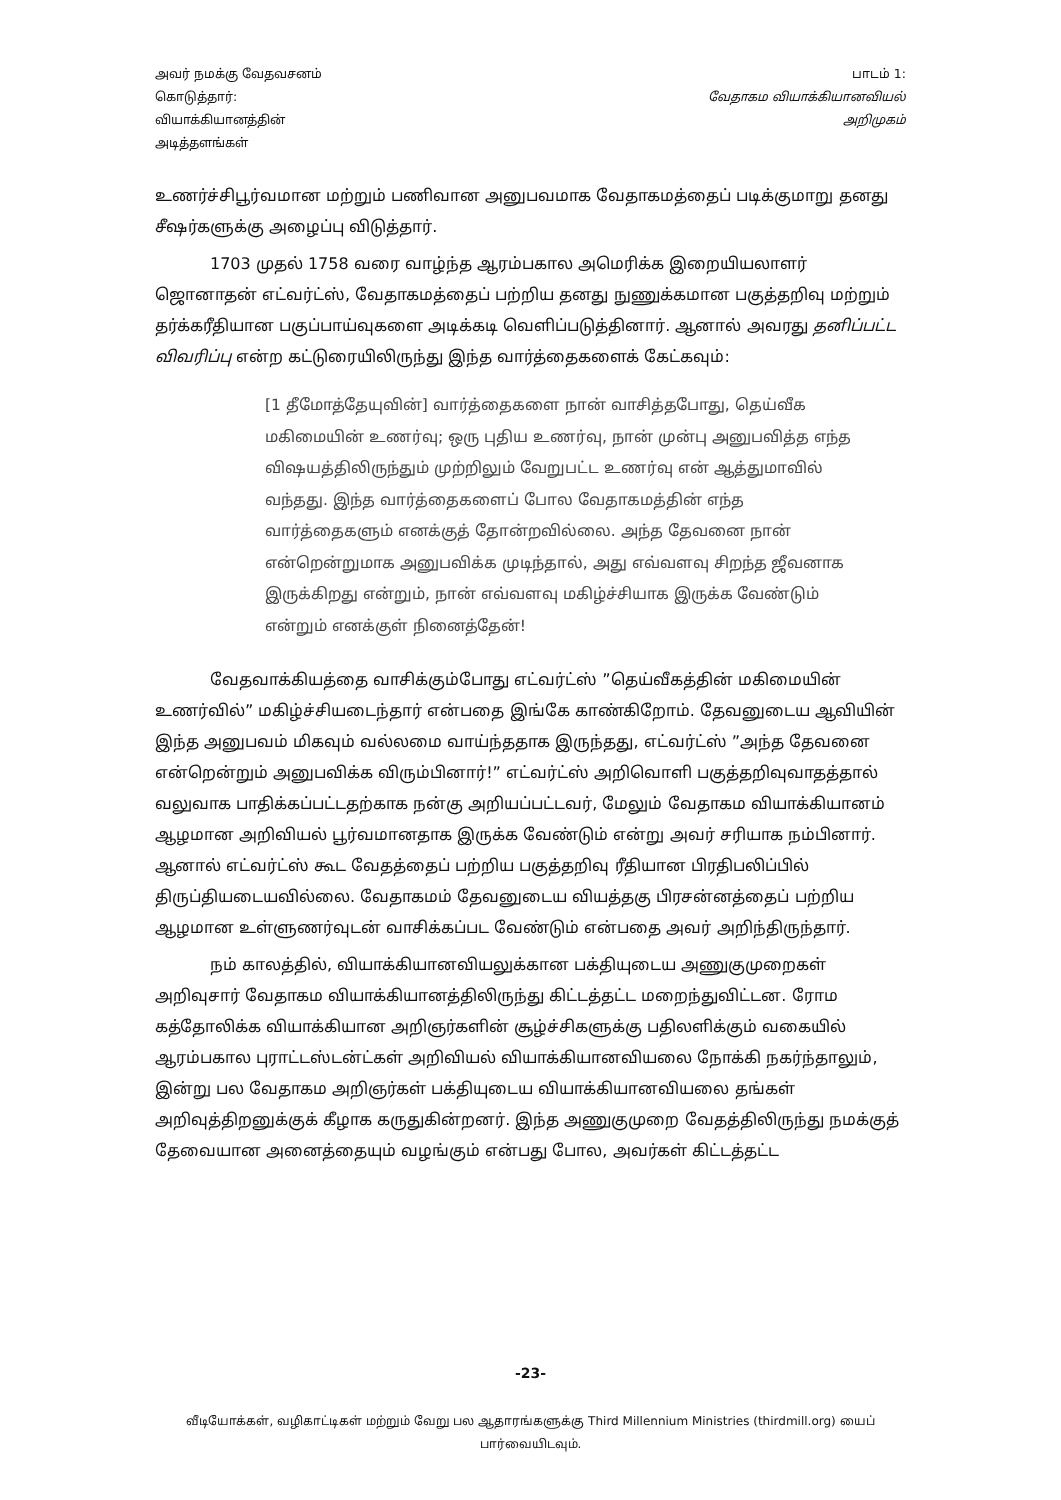அவர் நமக்கு வேதவசனம்
கொடுத்தார்:
வியாக்கியானத்தின்
அடித்தளங்கள்
பாடம் 1:
வேதாகம வியாக்கியானவியல்
அறிமுகம்
உணர்ச்சிபூர்வமான மற்றும் பணிவான அனுபவமாக வேதாகமத்தைப் படிக்குமாறு தனது சீஷர்களுக்கு அழைப்பு விடுத்தார்.
1703 முதல் 1758 வரை வாழ்ந்த ஆரம்பகால அமெரிக்க இறையியலாளர் ஜொனாதன் எட்வர்ட்ஸ், வேதாகமத்தைப் பற்றிய தனது நுணுக்கமான பகுத்தறிவு மற்றும் தர்க்கரீதியான பகுப்பாய்வுகளை அடிக்கடி வெளிப்படுத்தினார். ஆனால் அவரது தனிப்பட்ட விவரிப்பு என்ற கட்டுரையிலிருந்து இந்த வார்த்தைகளைக் கேட்கவும்:
[1 தீமோத்தேயுவின்] வார்த்தைகளை நான் வாசித்தபோது, தெய்வீக மகிமையின் உணர்வு; ஒரு புதிய உணர்வு, நான் முன்பு அனுபவித்த எந்த விஷயத்திலிருந்தும் முற்றிலும் வேறுபட்ட உணர்வு என் ஆத்துமாவில் வந்தது. இந்த வார்த்தைகளைப் போல வேதாகமத்தின் எந்த வார்த்தைகளும் எனக்குத் தோன்றவில்லை. அந்த தேவனை நான் என்றென்றுமாக அனுபவிக்க முடிந்தால், அது எவ்வளவு சிறந்த ஜீவனாக இருக்கிறது என்றும், நான் எவ்வளவு மகிழ்ச்சியாக இருக்க வேண்டும் என்றும் எனக்குள் நினைத்தேன்!
வேதவாக்கியத்தை வாசிக்கும்போது எட்வர்ட்ஸ் ”தெய்வீகத்தின் மகிமையின் உணர்வில்” மகிழ்ச்சியடைந்தார் என்பதை இங்கே காண்கிறோம். தேவனுடைய ஆவியின் இந்த அனுபவம் மிகவும் வல்லமை வாய்ந்ததாக இருந்தது, எட்வர்ட்ஸ் ”அந்த தேவனை என்றென்றும் அனுபவிக்க விரும்பினார்!” எட்வர்ட்ஸ் அறிவொளி பகுத்தறிவுவாதத்தால் வலுவாக பாதிக்கப்பட்டதற்காக நன்கு அறியப்பட்டவர், மேலும் வேதாகம வியாக்கியானம் ஆழமான அறிவியல் பூர்வமானதாக இருக்க வேண்டும் என்று அவர் சரியாக நம்பினார். ஆனால் எட்வர்ட்ஸ் கூட வேதத்தைப் பற்றிய பகுத்தறிவு ரீதியான பிரதிபலிப்பில் திருப்தியடையவில்லை. வேதாகமம் தேவனுடைய வியத்தகு பிரசன்னத்தைப் பற்றிய ஆழமான உள்ளுணர்வுடன் வாசிக்கப்பட வேண்டும் என்பதை அவர் அறிந்திருந்தார்.
நம் காலத்தில், வியாக்கியானவியலுக்கான பக்தியுடைய அணுகுமுறைகள் அறிவுசார் வேதாகம வியாக்கியானத்திலிருந்து கிட்டத்தட்ட மறைந்துவிட்டன. ரோம கத்தோலிக்க வியாக்கியான அறிஞர்களின் சூழ்ச்சிகளுக்கு பதிலளிக்கும் வகையில் ஆரம்பகால புராட்டஸ்டன்ட்கள் அறிவியல் வியாக்கியானவியலை நோக்கி நகர்ந்தாலும், இன்று பல வேதாகம அறிஞர்கள் பக்தியுடைய வியாக்கியானவியலை தங்கள் அறிவுத்திறனுக்குக் கீழாக கருதுகின்றனர். இந்த அணுகுமுறை வேதத்திலிருந்து நமக்குத் தேவையான அனைத்தையும் வழங்கும் என்பது போல, அவர்கள் கிட்டத்தட்ட
-23-
வீடியோக்கள், வழிகாட்டிகள் மற்றும் வேறு பல ஆதாரங்களுக்கு Third Millennium Ministries (thirdmill.org) யைப் பார்வையிடவும்.